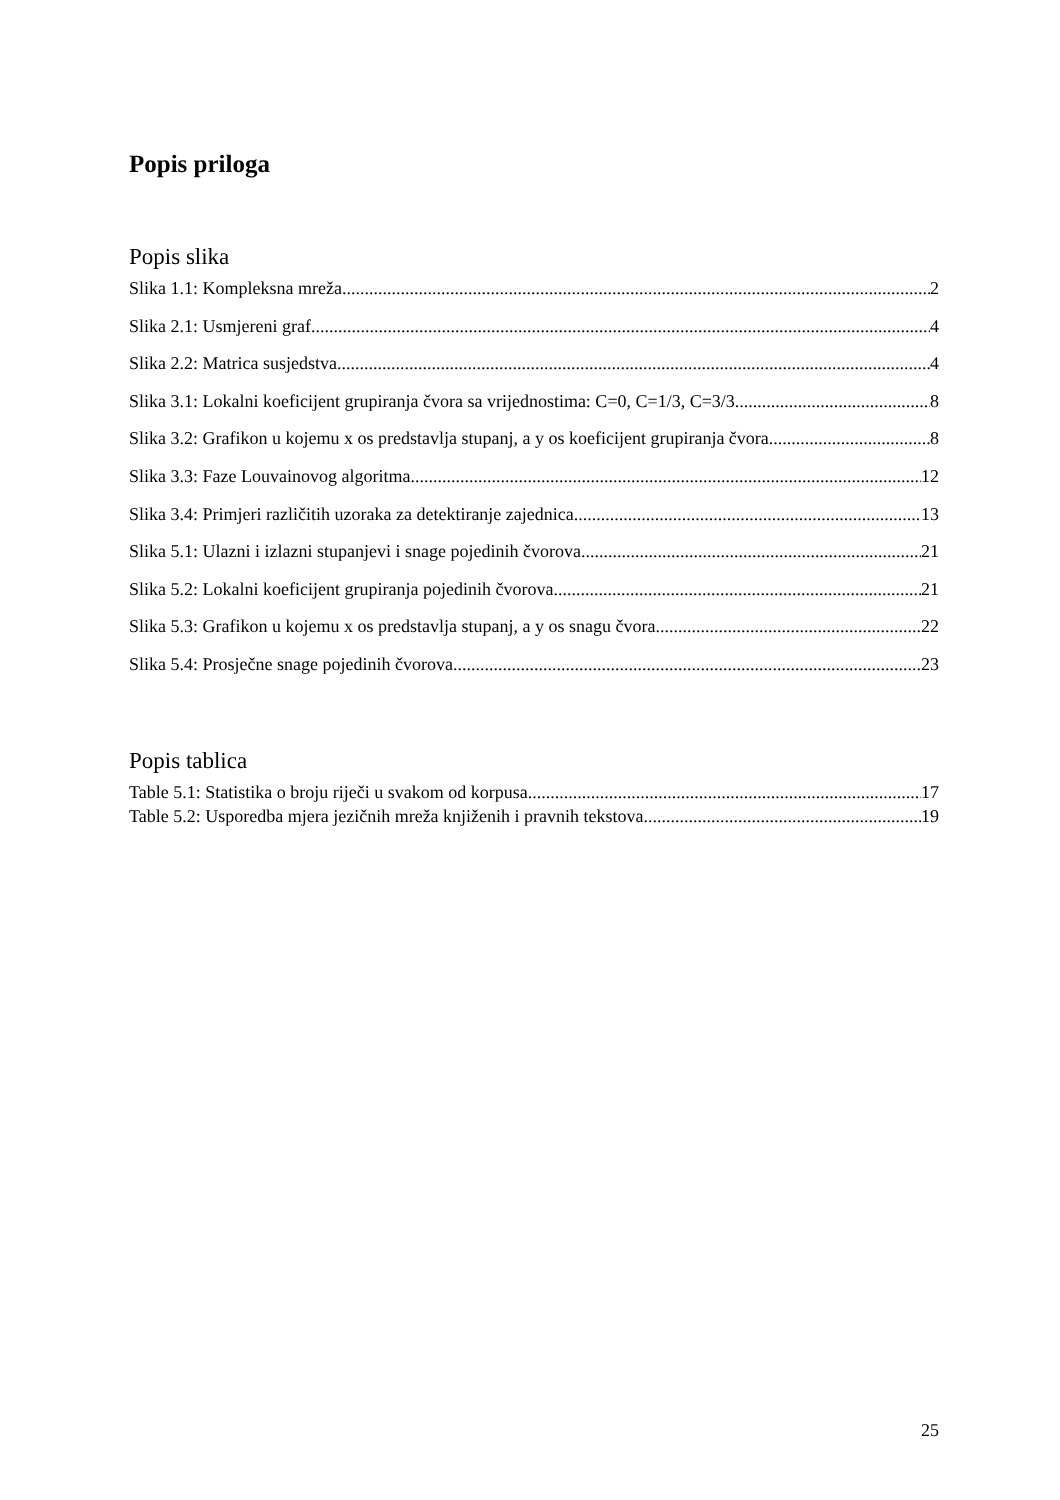Popis priloga
Popis slika
Slika 1.1: Kompleksna mreža 2
Slika 2.1: Usmjereni graf 4
Slika 2.2: Matrica susjedstva 4
Slika 3.1: Lokalni koeficijent grupiranja čvora sa vrijednostima: C=0, C=1/3, C=3/3 8
Slika 3.2: Grafikon u kojemu x os predstavlja stupanj, a y os koeficijent grupiranja čvora 8
Slika 3.3: Faze Louvainovog algoritma 12
Slika 3.4: Primjeri različitih uzoraka za detektiranje zajednica 13
Slika 5.1: Ulazni i izlazni stupanjevi i snage pojedinih čvorova 21
Slika 5.2: Lokalni koeficijent grupiranja pojedinih čvorova 21
Slika 5.3: Grafikon u kojemu x os predstavlja stupanj, a y os snagu čvora 22
Slika 5.4: Prosječne snage pojedinih čvorova 23
Popis tablica
Table 5.1: Statistika o broju riječi u svakom od korpusa 17
Table 5.2: Usporedba mjera jezičnih mreža knjiženih i pravnih tekstova 19
25